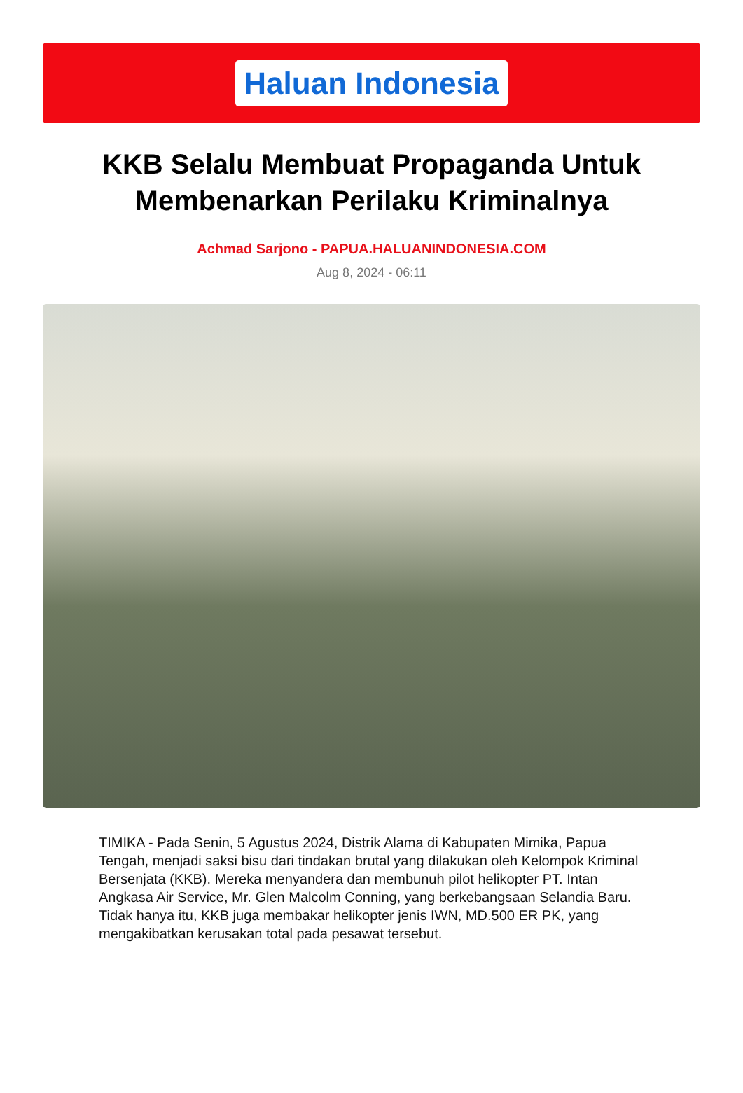Haluan Indonesia
KKB Selalu Membuat Propaganda Untuk Membenarkan Perilaku Kriminalnya
Achmad Sarjono - PAPUA.HALUANINDONESIA.COM
Aug 8, 2024 - 06:11
TIMIKA - Pada Senin, 5 Agustus 2024, Distrik Alama di Kabupaten Mimika, Papua Tengah, menjadi saksi bisu dari tindakan brutal yang dilakukan oleh Kelompok Kriminal Bersenjata (KKB). Mereka menyandera dan membunuh pilot helikopter PT. Intan Angkasa Air Service, Mr. Glen Malcolm Conning, yang berkebangsaan Selandia Baru. Tidak hanya itu, KKB juga membakar helikopter jenis IWN, MD.500 ER PK, yang mengakibatkan kerusakan total pada pesawat tersebut.